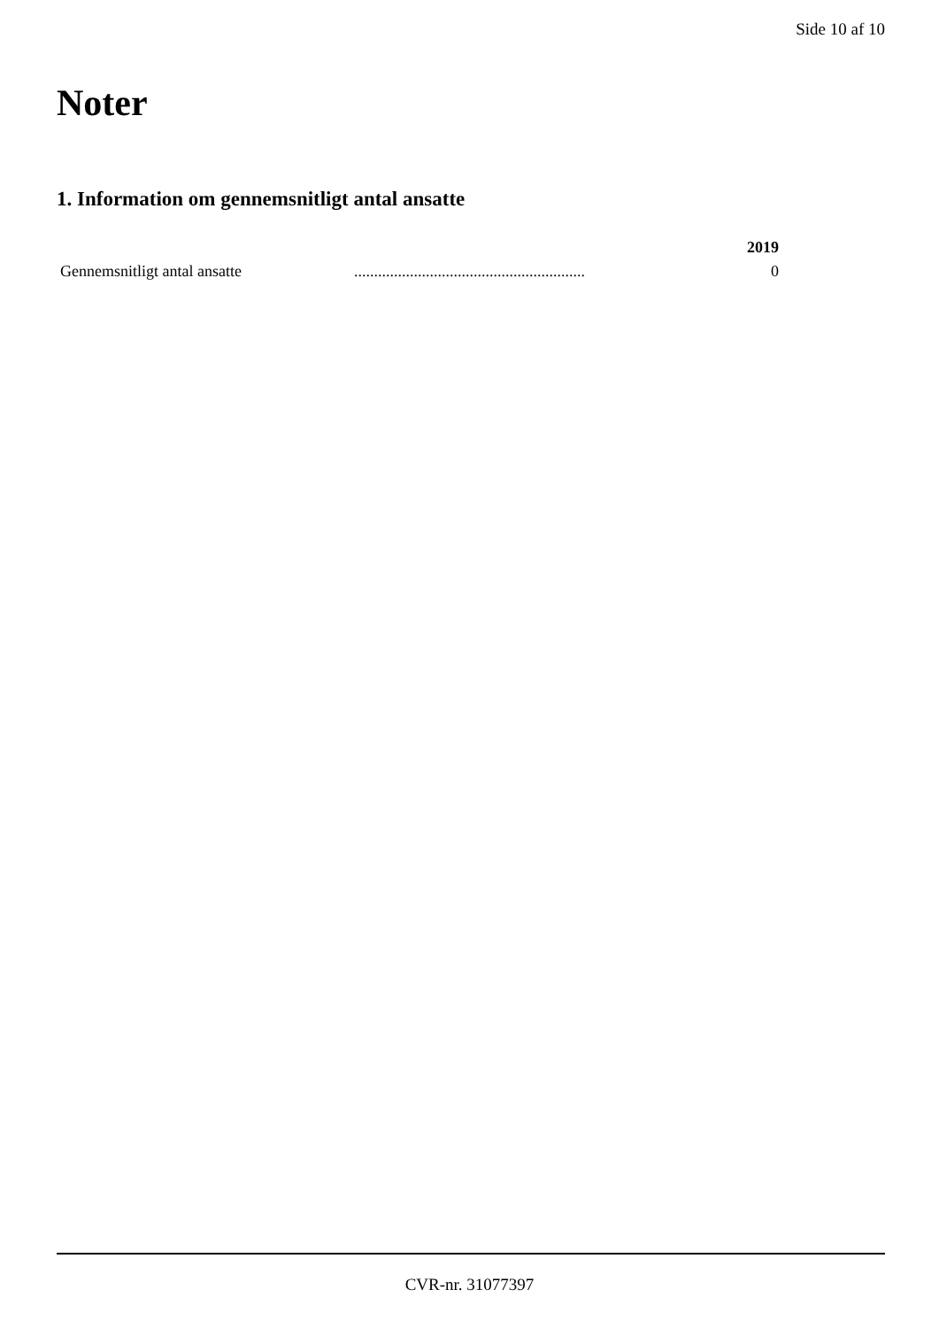Side 10 af 10
Noter
1. Information om gennemsnitligt antal ansatte
| | | 2019 |
| --- | --- | --- |
| Gennemsnitligt antal ansatte | .......................................................... | 0 |
CVR-nr. 31077397